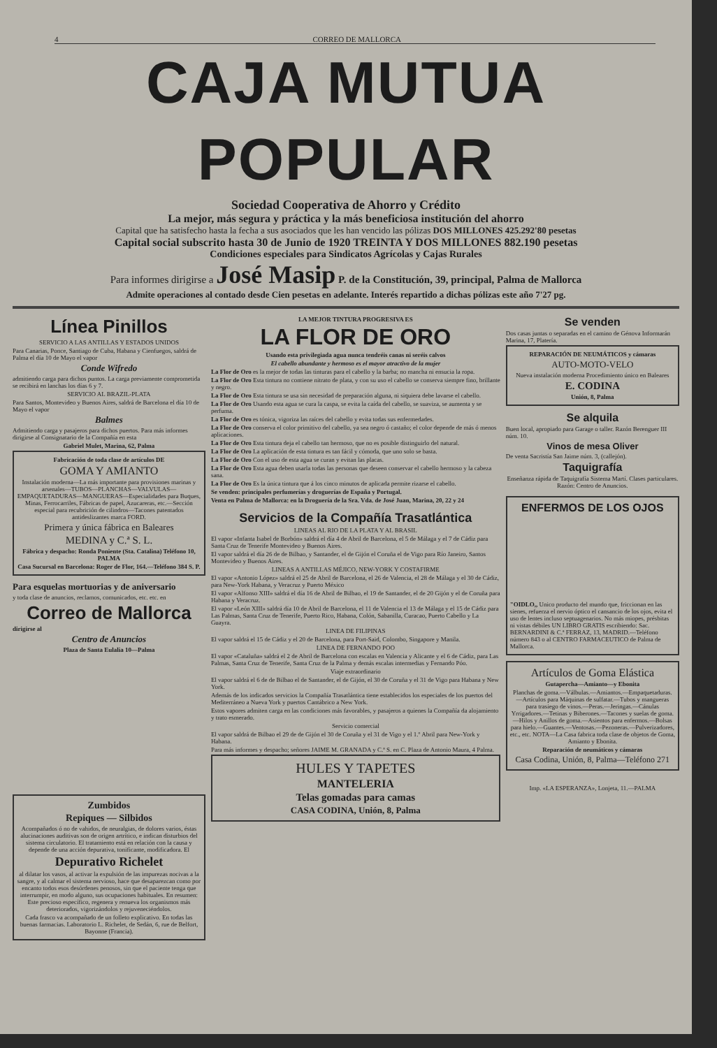4 CORREO DE MALLORCA
CAJA MUTUA POPULAR
Sociedad Cooperativa de Ahorro y Crédito
La mejor, más segura y práctica y la más beneficiosa institución del ahorro
Capital que ha satisfecho hasta la fecha a sus asociados que les han vencido las pólizas DOS MILLONES 425.292'80 pesetas
Capital social subscrito hasta 30 de Junio de 1920 TREINTA Y DOS MILLONES 882.190 pesetas
Condiciones especiales para Sindicatos Agrícolas y Cajas Rurales
Para informes dirigirse a José Masip P. de la Constitución, 39, principal, Palma de Mallorca
Admite operaciones al contado desde Cien pesetas en adelante. Interés repartido a dichas pólizas este año 7'27 pg.
Línea Pinillos
SERVICIO A LAS ANTILLAS Y ESTADOS UNIDOS
Para Canarias, Ponce, Santiago de Cuba, Habana y Cienfuegos, saldrá de Palma el día 10 de Mayo el vapor
Conde Wifredo
admitiendo carga para dichos puntos. La carga previamente comprometida se recibirá en lanchas los días 6 y 7.
SERVICIO AL BRAZIL-PLATA
Para Santos, Montevideo y Buenos Aires, saldrá de Barcelona el día 10 de Mayo el vapor
Balmes
Admitiendo carga y pasajeros para dichos puertos. Para más informes dirigirse al Consignatario de la Compañía en esta
Gabriel Mulet, Marina, 62, Palma
Fabricación de toda clase de artículos DE
GOMA Y AMIANTO
Instalación moderna—La más importante para provisiones marinas y arsenales—TUBOS—PLANCHAS—VALVULAS—EMPAQUETADURAS—MANGUERAS—Especialidades para Buques, Minas, Ferrocarriles, Fábricas de papel, Azucareras, etc.—Sección especial para recubrición de cilindros—Tacones patentados antideslizantes marca FORD.
Primera y única fábrica en Baleares
MEDINA y C.ª S. L.
Fábrica y despacho: Ronda Poniente (Sta. Catalina) Teléfono 10, PALMA
Casa Sucursal en Barcelona: Roger de Flor, 164.—Teléfono 384 S. P.
Para esquelas mortuorias y de aniversario
y toda clase de anuncios, reclamos, comunicados, etc. etc. en
Correo de Mallorca
dirigirse al
Centro de Anuncios
Plaza de Santa Eulalia 10—Palma
Zumbidos
Repiques — Silbidos
Acompañados ó no de vahidos, de neuralgias, de dolores varios, éstas alucinaciones auditivas son de origen artrítico, e indican disturbios del sistema circulatorio. El tratamiento está en relación con la causa y depende de una acción depurativa, tonificante, modificadora. El
Depurativo Richelet
al dilatar los vasos, al activar la expulsión de las impurezas nocivas a la sangre, y al calmar el sistema nervioso, hace que desaparezcan como por encanto todos esos desórdenes penosos, sin que el paciente tenga que interrumpir, en modo alguno, sus ocupaciones habituales. En resumen: Este precioso específico, regenera y renueva los organismos más deteriorados, vigorizándolos y rejuveneciéndolos.
Cada frasco va acompañado de un folleto explicativo. En todas las buenas farmacias. Laboratorio L. Richelet, de Sedán, 6, rue de Belfort, Bayonne (Francia).
LA MEJOR TINTURA PROGRESIVA ES
LA FLOR DE ORO
Usando esta privilegiada agua nunca tendréis canas ni seréis calvos
El cabello abundante y hermoso es el mayor atractivo de la mujer
La Flor de Oro es la mejor de todas las tinturas para el cabello y la barba; no mancha ni ensucia la ropa.
La Flor de Oro Esta tintura no contiene nitrato de plata, y con su uso el cabello se conserva siempre fino, brillante y negro.
La Flor de Oro Esta tintura se usa sin necesidad de preparación alguna, ni siquiera debe lavarse el cabello.
La Flor de Oro Usando esta agua se cura la caspa, se evita la caída del cabello, se suaviza, se aumenta y se perfuma.
La Flor de Oro es tónica, vigoriza las raíces del cabello y evita todas sus enfermedades.
La Flor de Oro conserva el color primitivo del cabello, ya sea negro ó castaño; el color depende de más ó menos aplicaciones.
La Flor de Oro Esta tintura deja el cabello tan hermoso, que no es posible distinguirlo del natural.
La Flor de Oro La aplicación de esta tintura es tan fácil y cómoda, que uno solo se basta.
La Flor de Oro Con el uso de esta agua se curan y evitan las placas.
La Flor de Oro Esta agua deben usarla todas las personas que deseen conservar el cabello hermoso y la cabeza sana.
La Flor de Oro Es la única tintura que á los cinco minutos de aplicada permite rizarse el cabello.
Se venden: principales perfumerías y droguerías de España y Portugal.
Venta en Palma de Mallorca: en la Droguería de la Sra. Vda. de José Juan, Marina, 20, 22 y 24
Servicios de la Compañía Trasatlántica
LINEAS AL RIO DE LA PLATA Y AL BRASIL
El vapor «Infanta Isabel de Borbón» saldrá el día 4 de Abril de Barcelona, el 5 de Málaga y el 7 de Cádiz para Santa Cruz de Tenerife Montevideo y Buenos Aires.
El vapor saldrá el día 26 de de Bilbao, y Santander, el de Gijón el Coruña el de Vigo para Río Janeiro, Santos Montevideo y Buenos Aires.
LINEAS A ANTILLAS MÉJICO, NEW-YORK Y COSTAFIRME
El vapor «Antonio López» saldrá el 25 de Abril de Barcelona, el 26 de Valencia, el 28 de Málaga y el 30 de Cádiz, para New-York Habana, y Veracruz y Puerto México
El vapor «Alfonso XIII» saldrá el día 16 de Abril de Bilbao, el 19 de Santander, el de 20 Gijón y el de Coruña para Habana y Veracruz.
El vapor «León XIII» saldrá día 10 de Abril de Barcelona, el 11 de Valencia el 13 de Málaga y el 15 de Cádiz para Las Palmas, Santa Cruz de Tenerife, Puerto Rico, Habana, Colón, Sabanilla, Curacao, Puerto Cabello y La Guayra.
LINEA DE FILIPINAS
El vapor saldrá el 15 de Cádiz y el 20 de Barcelona, para Port-Said, Colombo, Singapore y Manila.
LINEA DE FERNANDO POO
El vapor «Cataluña» saldrá el 2 de Abril de Barcelona con escalas en Valencia y Alicante y el 6 de Cádiz, para Las Palmas, Santa Cruz de Tenerife, Santa Cruz de la Palma y demás escalas intermedias y Fernando Póo.
Viaje extraordinario
El vapor saldrá el 6 de de Bilbao el de Santander, el de Gijón, el 30 de Coruña y el 31 de Vigo para Habana y New York.
Además de los indicados servicios la Compañía Trasatlántica tiene establecidos los especiales de los puertos del Mediterráneo a Nueva York y puertos Cantábrico a New York.
Estos vapores admiten carga en las condiciones más favorables, y pasajeros a quienes la Compañía da alojamiento y trato esmerado.
Servicio comercial
El vapor saldrá de Bilbao el 29 de de Gijón el 30 de Coruña y el 31 de Vigo y el 1.º Abril para New-York y Habana.
Para más informes y despacho; señores JAIME M. GRANADA y C.ª S. en C. Plaza de Antonio Maura, 4 Palma.
HULES Y TAPETES
MANTELERIA
Telas gomadas para camas
CASA CODINA, Unión, 8, Palma
Se venden
Dos casas juntas o separadas en el camino de Génova Informarán Marina, 17, Platería.
REPARACIÓN DE NEUMÁTICOS y cámaras
AUTO-MOTO-VELO
Nueva instalación moderna Procedimiento único en Baleares
E. CODINA
Unión, 8, Palma
Se alquila
Buen local, apropiado para Garage o taller. Razón Berenguer III núm. 10.
Vinos de mesa Oliver
De venta Sacristía San Jaime núm. 3, (callejón).
Taquigrafía
Enseñanza rápida de Taquigrafía Sistema Martí. Clases particulares. Razón: Centro de Anuncios.
ENFERMOS DE LOS OJOS
"OIDLO,, Unico producto del mundo que, friccionan en las sienes, refuerza el nervio óptico el cansancio de los ojos, evita el uso de lentes incluso septuagenarios. No más miopes, présbitas ni vistas débiles UN LIBRO GRATIS escribiendo: Sac. BERNARDINI & C.ª FERRAZ, 13, MADRID.—Teléfono número 843 o al CENTRO FARMACEUTICO de Palma de Mallorca.
Artículos de Goma Elástica
Gutapercha—Amianto—y Ebonita
Planchas de goma.—Válbulas.—Amiantos.—Empaquetaduras.—Artículos para Máquinas de sulfatar.—Tubos y mangueras para trasiego de vinos.—Peras.—Jeringas.—Cánulas Yrrigadores.—Tetinas y Biberones.—Tacones y suelas de goma.—Hilos y Anillos de goma.—Asientos para enfermos.—Bolsas para hielo.—Guantes.—Ventosas.—Pezoneras.—Pulverizadores, etc., etc. NOTA—La Casa fabrica toda clase de objetos de Goma, Amianto y Ebonita.
Reparación de neumáticos y cámaras
Casa Codina, Unión, 8, Palma—Teléfono 271
Imp. «LA ESPERANZA», Lonjeta, 11.—PALMA